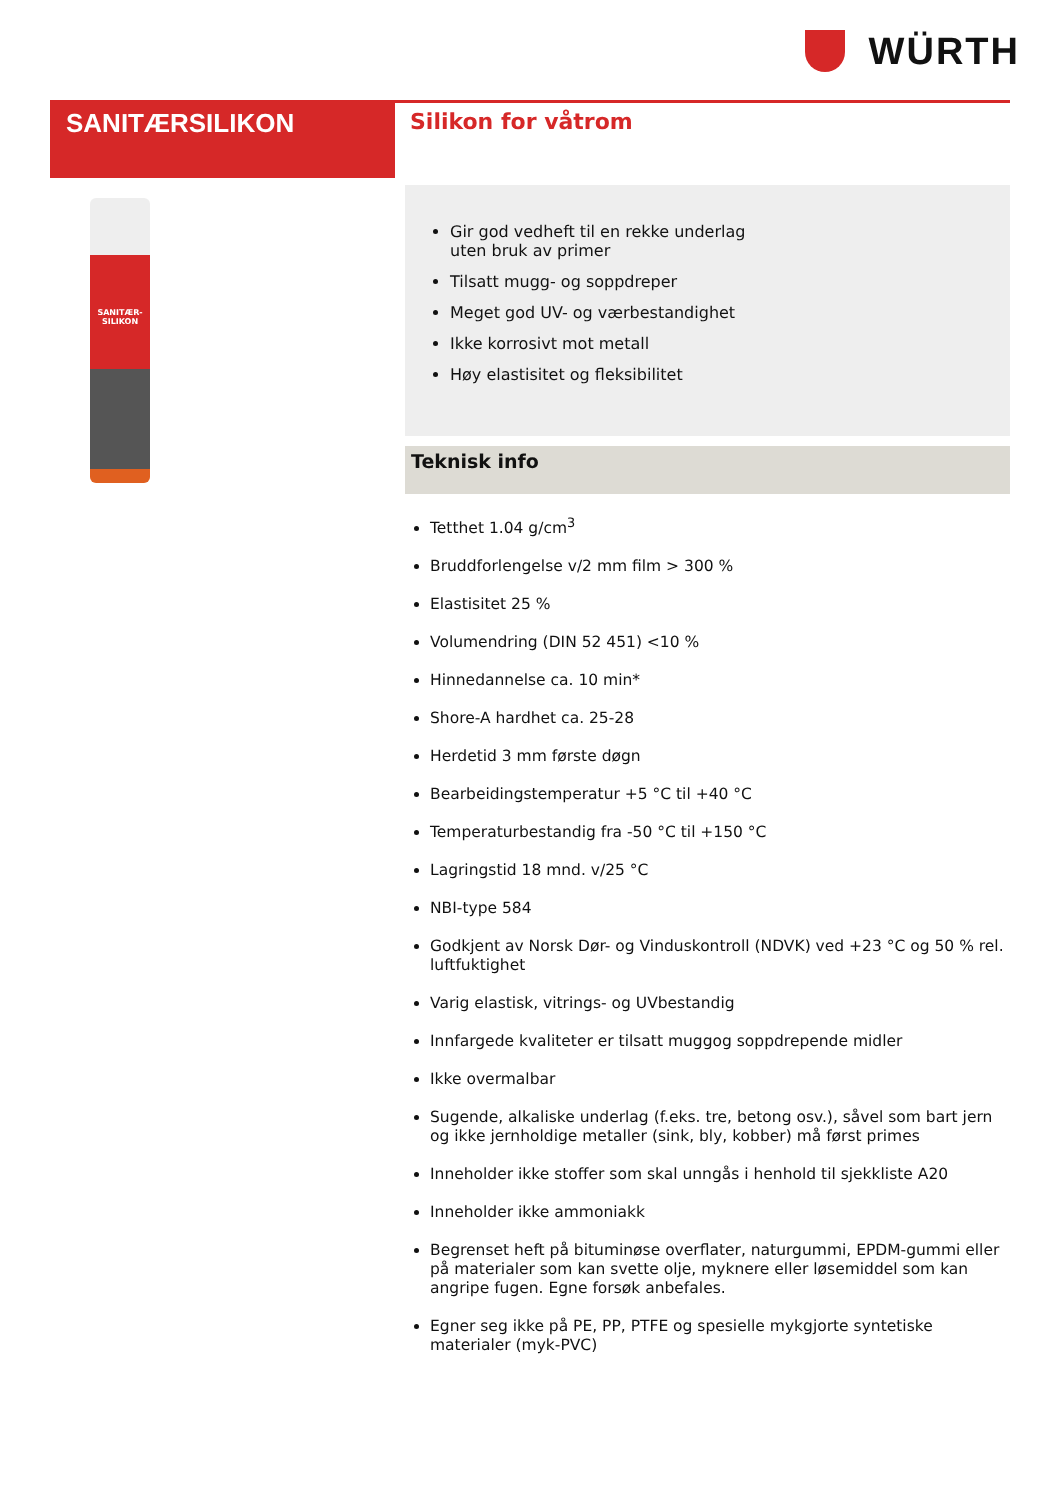WÜRTH
SANITÆRSILIKON
SANITÆR-
SILIKON
Silikon for våtrom
Gir god vedheft til en rekke underlag
uten bruk av primer
Tilsatt mugg- og soppdreper
Meget god UV- og værbestandighet
Ikke korrosivt mot metall
Høy elastisitet og fleksibilitet
Teknisk info
Tetthet 1.04 g/cm<sup>3</sup>
Bruddforlengelse v/2 mm film > 300 %
Elastisitet 25 %
Volumendring (DIN 52 451) <10 %
Hinnedannelse ca. 10 min*
Shore-A hardhet ca. 25-28
Herdetid 3 mm første døgn
Bearbeidingstemperatur +5 °C til +40 °C
Temperaturbestandig fra -50 °C til +150 °C
Lagringstid 18 mnd. v/25 °C
NBI-type 584
Godkjent av Norsk Dør- og Vinduskontroll (NDVK) ved +23 °C og 50 % rel. luftfuktighet
Varig elastisk, vitrings- og UVbestandig
Innfargede kvaliteter er tilsatt muggog soppdrepende midler
Ikke overmalbar
Sugende, alkaliske underlag (f.eks. tre, betong osv.), såvel som bart jern og ikke jernholdige metaller (sink, bly, kobber) må først primes
Inneholder ikke stoffer som skal unngås i henhold til sjekkliste A20
Inneholder ikke ammoniakk
Begrenset heft på bituminøse overflater, naturgummi, EPDM-gummi eller på materialer som kan svette olje, myknere eller løsemiddel som kan angripe fugen. Egne forsøk anbefales.
Egner seg ikke på PE, PP, PTFE og spesielle mykgjorte syntetiske materialer (myk-PVC)